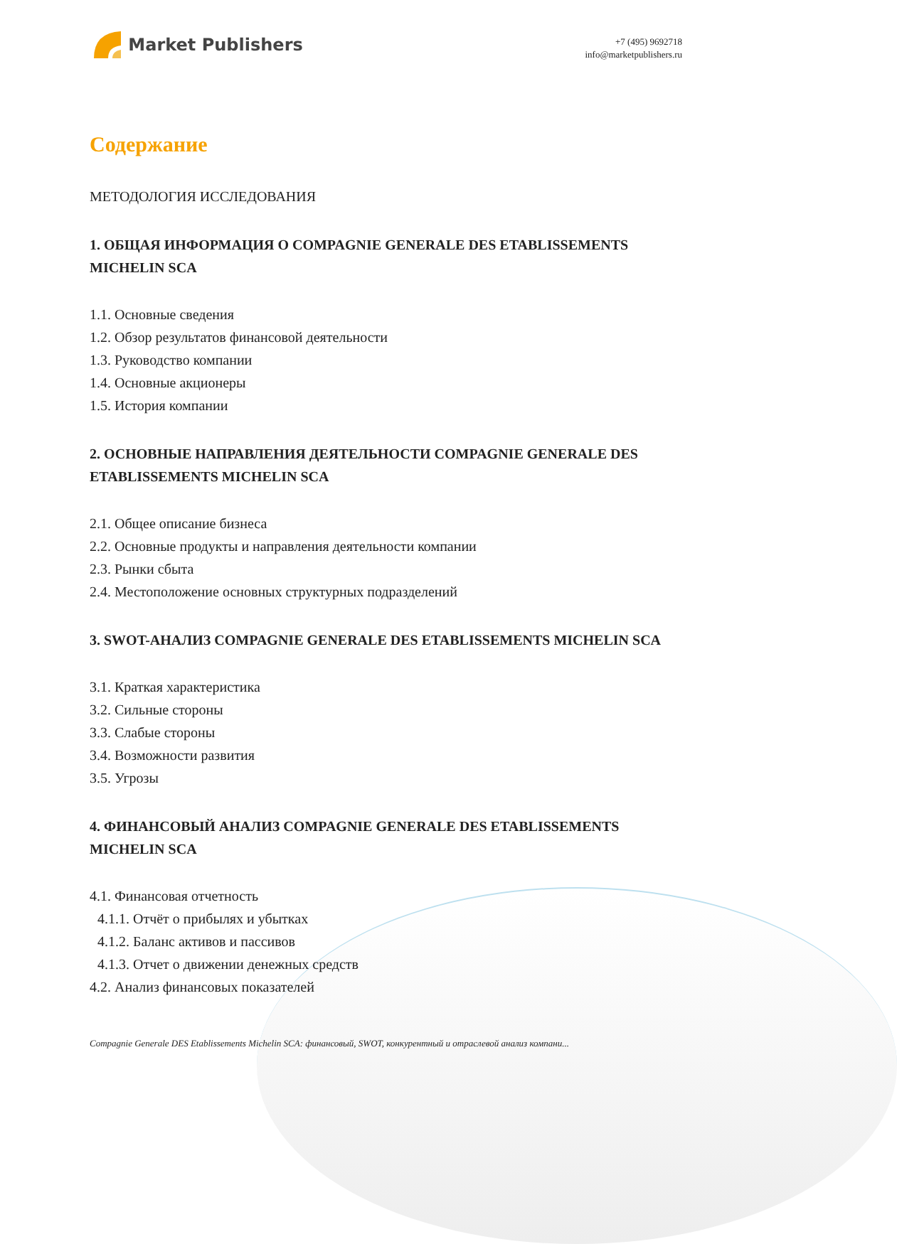Market Publishers
+7 (495) 9692718
info@marketpublishers.ru
Содержание
МЕТОДОЛОГИЯ ИССЛЕДОВАНИЯ
1. ОБЩАЯ ИНФОРМАЦИЯ О COMPAGNIE GENERALE DES ETABLISSEMENTS MICHELIN SCA
1.1. Основные сведения
1.2. Обзор результатов финансовой деятельности
1.3. Руководство компании
1.4. Основные акционеры
1.5. История компании
2. ОСНОВНЫЕ НАПРАВЛЕНИЯ ДЕЯТЕЛЬНОСТИ COMPAGNIE GENERALE DES ETABLISSEMENTS MICHELIN SCA
2.1. Общее описание бизнеса
2.2. Основные продукты и направления деятельности компании
2.3. Рынки сбыта
2.4. Местоположение основных структурных подразделений
3. SWOT-АНАЛИЗ COMPAGNIE GENERALE DES ETABLISSEMENTS MICHELIN SCA
3.1. Краткая характеристика
3.2. Сильные стороны
3.3. Слабые стороны
3.4. Возможности развития
3.5. Угрозы
4. ФИНАНСОВЫЙ АНАЛИЗ COMPAGNIE GENERALE DES ETABLISSEMENTS MICHELIN SCA
4.1. Финансовая отчетность
4.1.1. Отчёт о прибылях и убытках
4.1.2. Баланс активов и пассивов
4.1.3. Отчет о движении денежных средств
4.2. Анализ финансовых показателей
Compagnie Generale DES Etablissements Michelin SCA: финансовый, SWOT, конкурентный и отраслевой анализ компани...